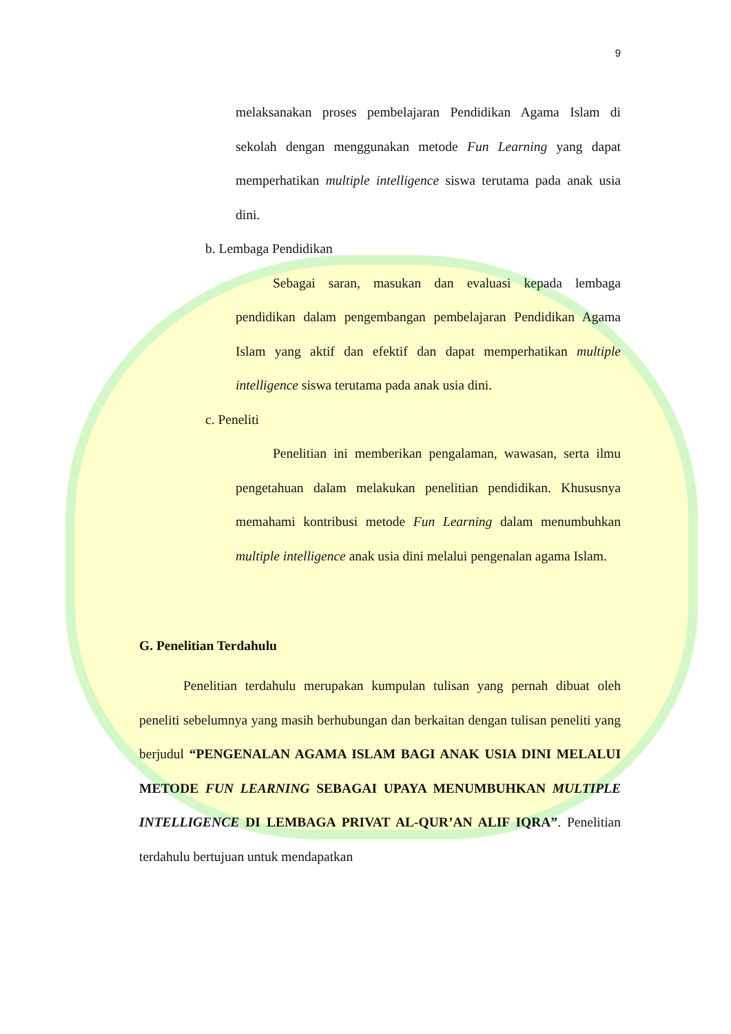9
melaksanakan proses pembelajaran Pendidikan Agama Islam di sekolah dengan menggunakan metode Fun Learning yang dapat memperhatikan multiple intelligence siswa terutama pada anak usia dini.
b. Lembaga Pendidikan
Sebagai saran, masukan dan evaluasi kepada lembaga pendidikan dalam pengembangan pembelajaran Pendidikan Agama Islam yang aktif dan efektif dan dapat memperhatikan multiple intelligence siswa terutama pada anak usia dini.
c. Peneliti
Penelitian ini memberikan pengalaman, wawasan, serta ilmu pengetahuan dalam melakukan penelitian pendidikan. Khususnya memahami kontribusi metode Fun Learning dalam menumbuhkan multiple intelligence anak usia dini melalui pengenalan agama Islam.
G. Penelitian Terdahulu
Penelitian terdahulu merupakan kumpulan tulisan yang pernah dibuat oleh peneliti sebelumnya yang masih berhubungan dan berkaitan dengan tulisan peneliti yang berjudul “PENGENALAN AGAMA ISLAM BAGI ANAK USIA DINI MELALUI METODE FUN LEARNING SEBAGAI UPAYA MENUMBUHKAN MULTIPLE INTELLIGENCE DI LEMBAGA PRIVAT AL-QUR’AN ALIF IQRA”. Penelitian terdahulu bertujuan untuk mendapatkan